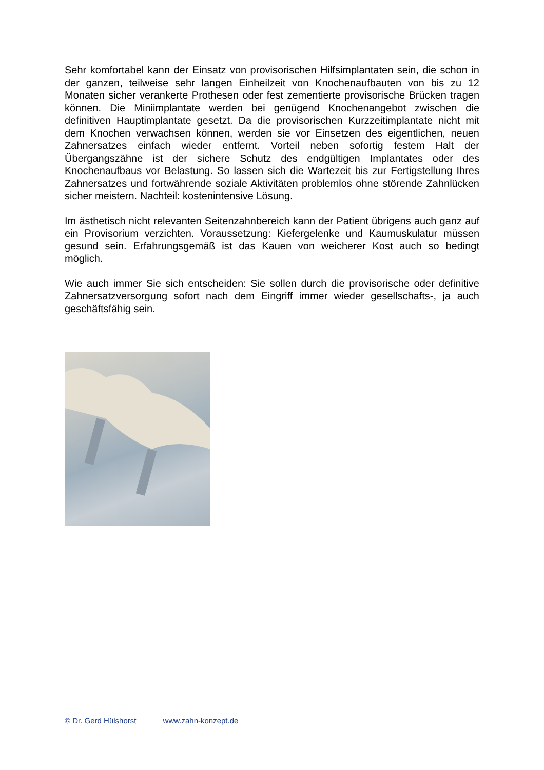Sehr komfortabel kann der Einsatz von provisorischen Hilfsimplantaten sein, die schon in der ganzen, teilweise sehr langen Einheilzeit von Knochenaufbauten von bis zu 12 Monaten sicher verankerte Prothesen oder fest zementierte provisorische Brücken tragen können. Die Miniimplantate werden bei genügend Knochenangebot zwischen die definitiven Hauptimplantate gesetzt. Da die provisorischen Kurzzeitimplantate nicht mit dem Knochen verwachsen können, werden sie vor Einsetzen des eigentlichen, neuen Zahnersatzes einfach wieder entfernt. Vorteil neben sofortig festem Halt der Übergangszähne ist der sichere Schutz des endgültigen Implantates oder des Knochenaufbaus vor Belastung. So lassen sich die Wartezeit bis zur Fertigstellung Ihres Zahnersatzes und fortwährende soziale Aktivitäten problemlos ohne störende Zahnlücken sicher meistern. Nachteil: kostenintensive Lösung.
Im ästhetisch nicht relevanten Seitenzahnbereich kann der Patient übrigens auch ganz auf ein Provisorium verzichten. Voraussetzung: Kiefergelenke und Kaumuskulatur müssen gesund sein. Erfahrungsgemäß ist das Kauen von weicherer Kost auch so bedingt möglich.
Wie auch immer Sie sich entscheiden: Sie sollen durch die provisorische oder definitive Zahnersatzversorgung sofort nach dem Eingriff immer wieder gesellschafts-, ja auch geschäftsfähig sein.
© Dr. Gerd Hülshorst www.zahn-konzept.de